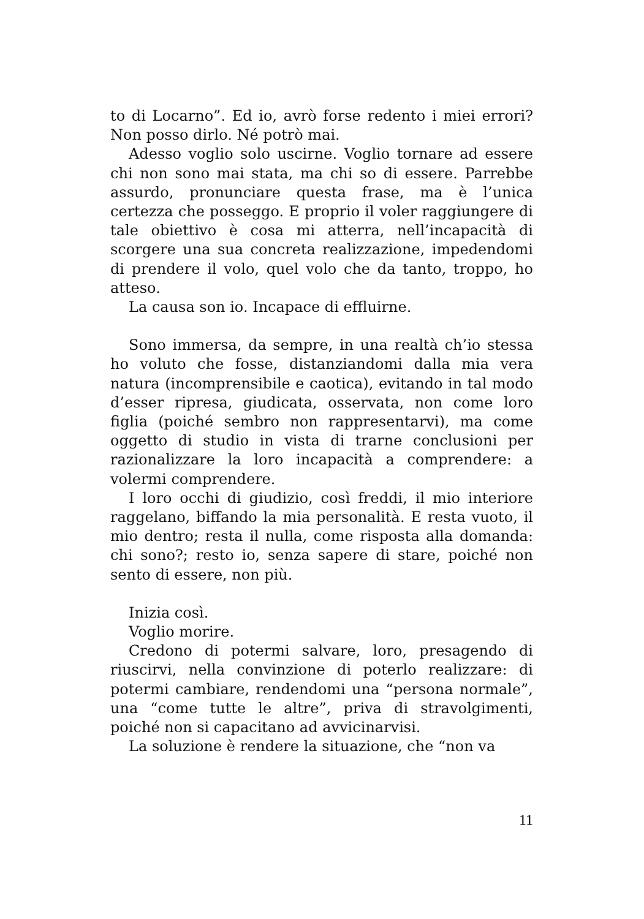to di Locarno”. Ed io, avrò forse redento i miei errori? Non posso dirlo. Né potrò mai.
Adesso voglio solo uscirne. Voglio tornare ad essere chi non sono mai stata, ma chi so di essere. Parrebbe assurdo, pronunciare questa frase, ma è l’unica certezza che posseggo. E proprio il voler raggiungere di tale obiettivo è cosa mi atterra, nell’incapacità di scorgere una sua concreta realizzazione, impedendomi di prendere il volo, quel volo che da tanto, troppo, ho atteso.
La causa son io. Incapace di effluirne.
Sono immersa, da sempre, in una realtà ch’io stessa ho voluto che fosse, distanziandomi dalla mia vera natura (incomprensibile e caotica), evitando in tal modo d’esser ripresa, giudicata, osservata, non come loro figlia (poiché sembro non rappresentarvi), ma come oggetto di studio in vista di trarne conclusioni per razionalizzare la loro incapacità a comprendere: a volermi comprendere.
I loro occhi di giudizio, così freddi, il mio interiore raggelano, biffando la mia personalità. E resta vuoto, il mio dentro; resta il nulla, come risposta alla domanda: chi sono?; resto io, senza sapere di stare, poiché non sento di essere, non più.
Inizia così.
Voglio morire.
Credono di potermi salvare, loro, presagendo di riuscirvi, nella convinzione di poterlo realizzare: di potermi cambiare, rendendomi una “persona normale”, una “come tutte le altre”, priva di stravolgimenti, poiché non si capacitano ad avvicinarvisi.
La soluzione è rendere la situazione, che “non va
11